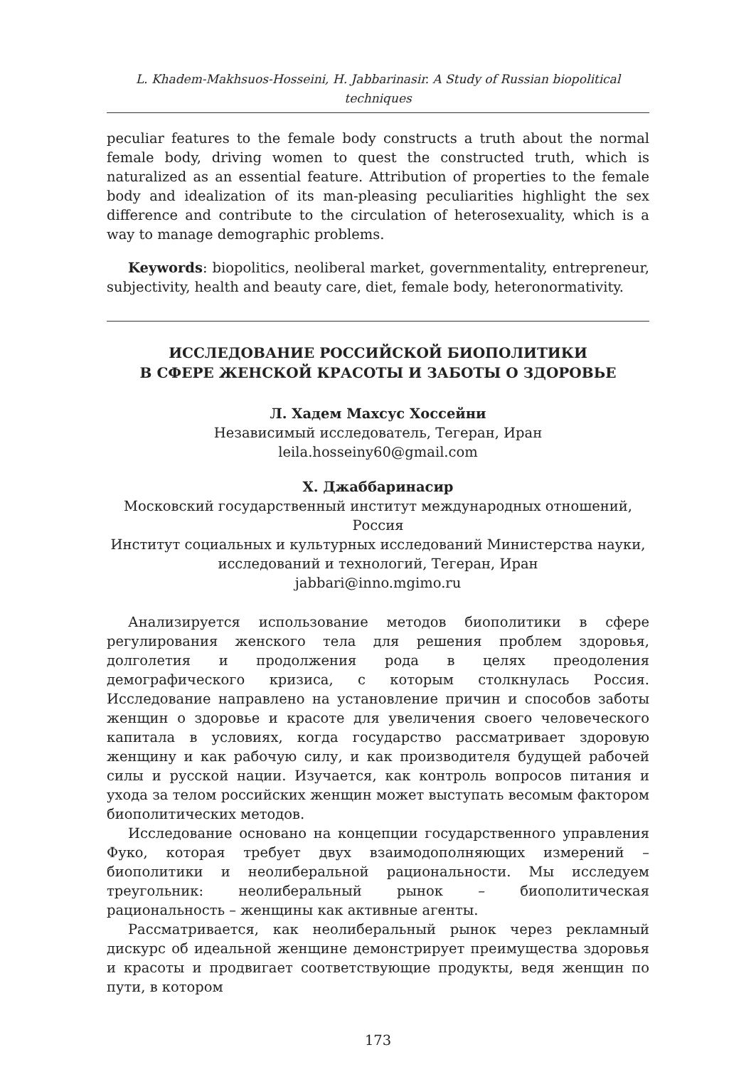L. Khadem-Makhsuos-Hosseini, H. Jabbarinasir. A Study of Russian biopolitical techniques
peculiar features to the female body constructs a truth about the normal female body, driving women to quest the constructed truth, which is naturalized as an essential feature. Attribution of properties to the female body and idealization of its man-pleasing peculiarities highlight the sex difference and contribute to the circulation of heterosexuality, which is a way to manage demographic problems.
Keywords: biopolitics, neoliberal market, governmentality, entrepreneur, subjectivity, health and beauty care, diet, female body, heteronormativity.
ИССЛЕДОВАНИЕ РОССИЙСКОЙ БИОПОЛИТИКИ
В СФЕРЕ ЖЕНСКОЙ КРАСОТЫ И ЗАБОТЫ О ЗДОРОВЬЕ
Л. Хадем Махсус Хоссейни
Независимый исследователь, Тегеран, Иран
leila.hosseiny60@gmail.com
Х. Джаббаринасир
Московский государственный институт международных отношений, Россия
Институт социальных и культурных исследований Министерства науки, исследований и технологий, Тегеран, Иран
jabbari@inno.mgimo.ru
Анализируется использование методов биополитики в сфере регулирования женского тела для решения проблем здоровья, долголетия и продолжения рода в целях преодоления демографического кризиса, с которым столкнулась Россия. Исследование направлено на установление причин и способов заботы женщин о здоровье и красоте для увеличения своего человеческого капитала в условиях, когда государство рассматривает здоровую женщину и как рабочую силу, и как производителя будущей рабочей силы и русской нации. Изучается, как контроль вопросов питания и ухода за телом российских женщин может выступать весомым фактором биополитических методов.
Исследование основано на концепции государственного управления Фуко, которая требует двух взаимодополняющих измерений – биополитики и неолиберальной рациональности. Мы исследуем треугольник: неолиберальный рынок – биополитическая рациональность – женщины как активные агенты.
Рассматривается, как неолиберальный рынок через рекламный дискурс об идеальной женщине демонстрирует преимущества здоровья и красоты и продвигает соответствующие продукты, ведя женщин по пути, в котором
173